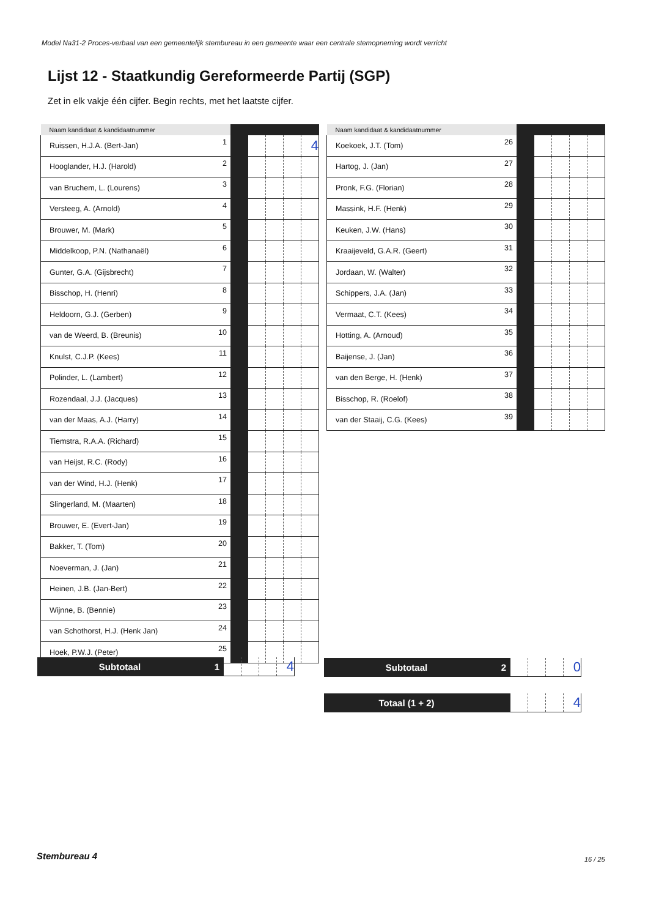Model Na31-2 Proces-verbaal van een gemeentelijk stembureau in een gemeente waar een centrale stemopneming wordt verricht
Lijst 12 - Staatkundig Gereformeerde Partij (SGP)
Zet in elk vakje één cijfer. Begin rechts, met het laatste cijfer.
| Naam kandidaat & kandidaatnummer | | | | | | |
| --- | --- | --- | --- | --- | --- | --- |
| Ruissen, H.J.A. (Bert-Jan) | 1 | | | | | 4 |
| Hooglander, H.J. (Harold) | 2 | | | | | |
| van Bruchem, L. (Lourens) | 3 | | | | | |
| Versteeg, A. (Arnold) | 4 | | | | | |
| Brouwer, M. (Mark) | 5 | | | | | |
| Middelkoop, P.N. (Nathanaël) | 6 | | | | | |
| Gunter, G.A. (Gijsbrecht) | 7 | | | | | |
| Bisschop, H. (Henri) | 8 | | | | | |
| Heldoorn, G.J. (Gerben) | 9 | | | | | |
| van de Weerd, B. (Breunis) | 10 | | | | | |
| Knulst, C.J.P. (Kees) | 11 | | | | | |
| Polinder, L. (Lambert) | 12 | | | | | |
| Rozendaal, J.J. (Jacques) | 13 | | | | | |
| van der Maas, A.J. (Harry) | 14 | | | | | |
| Tiemstra, R.A.A. (Richard) | 15 | | | | | |
| van Heijst, R.C. (Rody) | 16 | | | | | |
| van der Wind, H.J. (Henk) | 17 | | | | | |
| Slingerland, M. (Maarten) | 18 | | | | | |
| Brouwer, E. (Evert-Jan) | 19 | | | | | |
| Bakker, T. (Tom) | 20 | | | | | |
| Noeverman, J. (Jan) | 21 | | | | | |
| Heinen, J.B. (Jan-Bert) | 22 | | | | | |
| Wijnne, B. (Bennie) | 23 | | | | | |
| van Schothorst, H.J. (Henk Jan) | 24 | | | | | |
| Hoek, P.W.J. (Peter) | 25 | | | | | |
| Naam kandidaat & kandidaatnummer | | | | | | |
| --- | --- | --- | --- | --- | --- | --- |
| Koekoek, J.T. (Tom) | 26 | | | | | |
| Hartog, J. (Jan) | 27 | | | | | |
| Pronk, F.G. (Florian) | 28 | | | | | |
| Massink, H.F. (Henk) | 29 | | | | | |
| Keuken, J.W. (Hans) | 30 | | | | | |
| Kraaijeveld, G.A.R. (Geert) | 31 | | | | | |
| Jordaan, W. (Walter) | 32 | | | | | |
| Schippers, J.A. (Jan) | 33 | | | | | |
| Vermaat, C.T. (Kees) | 34 | | | | | |
| Hotting, A. (Arnoud) | 35 | | | | | |
| Baijense, J. (Jan) | 36 | | | | | |
| van den Berge, H. (Henk) | 37 | | | | | |
| Bisschop, R. (Roelof) | 38 | | | | | |
| van der Staaij, C.G. (Kees) | 39 | | | | | |
| Subtotaal | 1 | | | | 4 |
| Subtotaal | 2 | | | | 0 |
| Totaal (1 + 2) | | | | | 4 |
Stembureau 4 16 / 25